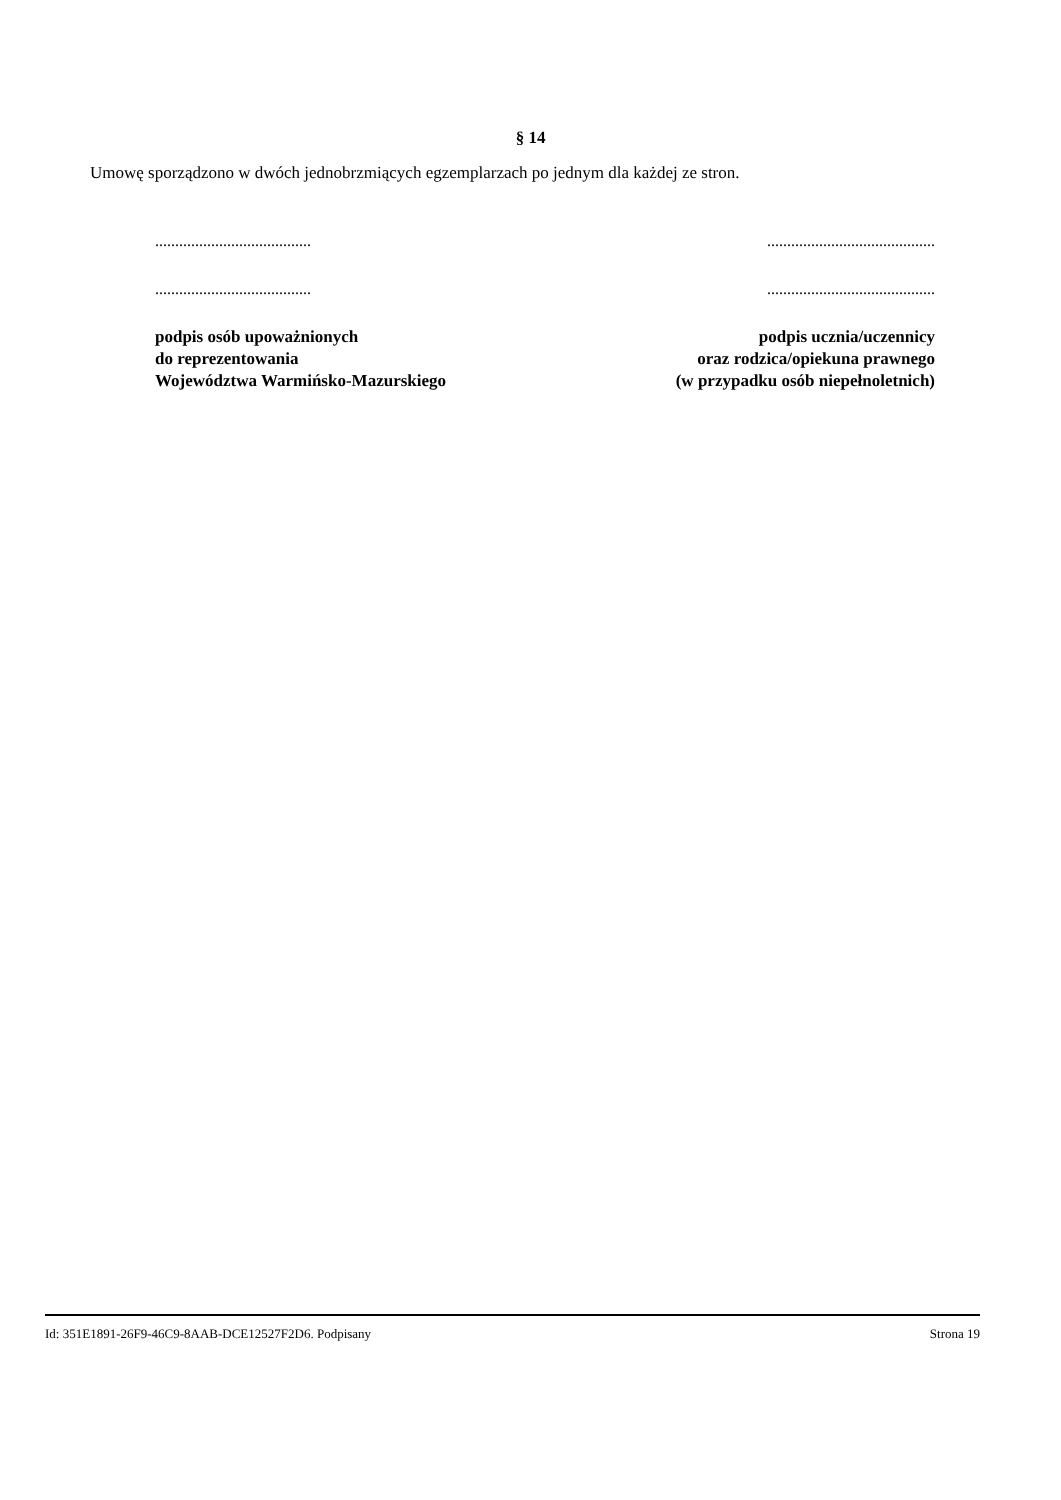§ 14
Umowę sporządzono w dwóch jednobrzmiących egzemplarzach po jednym dla każdej ze stron.
.......................................
.......................................
podpis osób upoważnionych
do reprezentowania
Województwa Warmińsko-Mazurskiego
..........................................
..........................................
podpis ucznia/uczennicy
oraz rodzica/opiekuna prawnego
(w przypadku osób niepełnoletnich)
Id: 351E1891-26F9-46C9-8AAB-DCE12527F2D6. Podpisany Strona 19